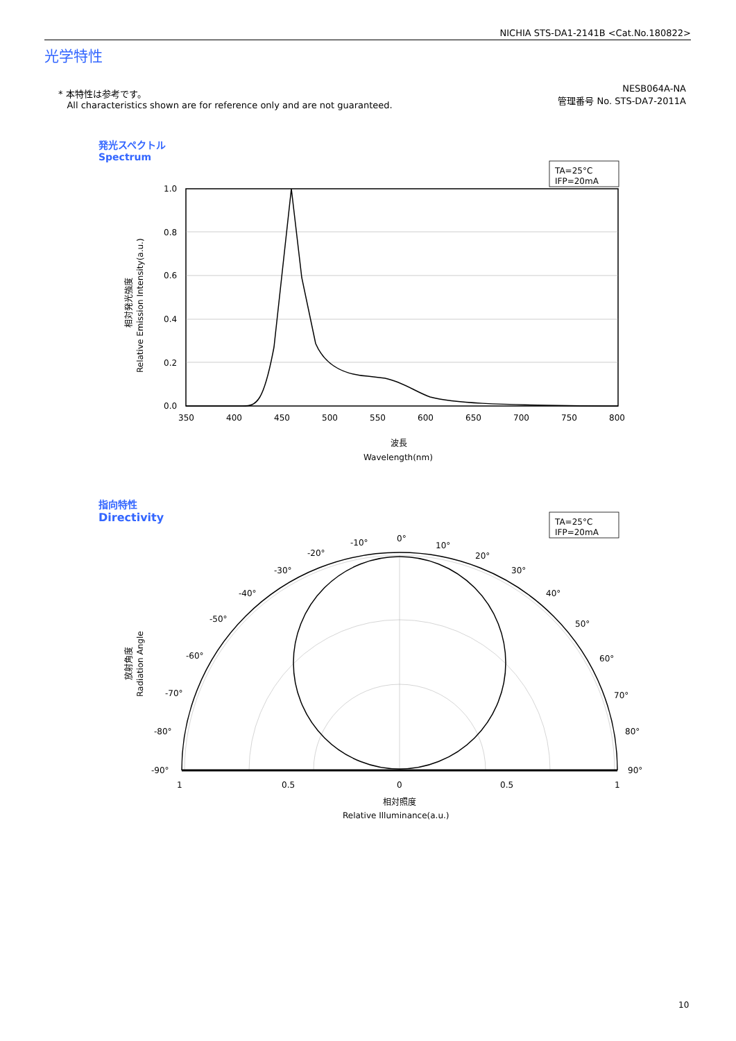NICHIA STS-DA1-2141B <Cat.No.180822>
光学特性
* 本特性は参考です。
All characteristics shown are for reference only and are not guaranteed.
NESB064A-NA
管理番号 No. STS-DA7-2011A
発光スペクトル
Spectrum
指向特性
Directivity
TA=25°C
IFP=20mA
1.0
0.8
0.6
0.4
0.2
0.0
350
400
450
500
550
600
650
700
750
800
波長
Wavelength(nm)
相対発光強度
Relative Emission Intensity(a.u.)
TA=25°C
IFP=20mA
0°
-10°
10°
-20°
20°
-30°
30°
-40°
40°
-50°
50°
-60°
60°
-70°
70°
-80°
80°
-90°
90°
1
0.5
0
0.5
1
相対照度
Relative Illuminance(a.u.)
放射角度
Radiation Angle
10